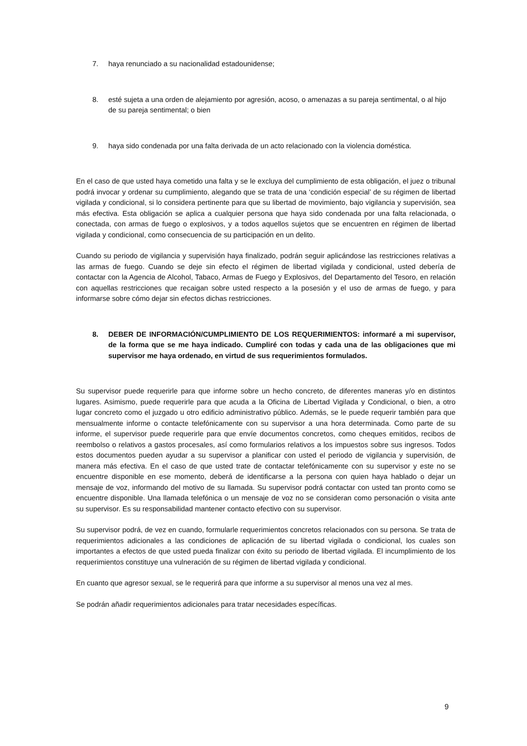7. haya renunciado a su nacionalidad estadounidense;
8. esté sujeta a una orden de alejamiento por agresión, acoso, o amenazas a su pareja sentimental, o al hijo de su pareja sentimental; o bien
9. haya sido condenada por una falta derivada de un acto relacionado con la violencia doméstica.
En el caso de que usted haya cometido una falta y se le excluya del cumplimiento de esta obligación, el juez o tribunal podrá invocar y ordenar su cumplimiento, alegando que se trata de una ‘condición especial’ de su régimen de libertad vigilada y condicional, si lo considera pertinente para que su libertad de movimiento, bajo vigilancia y supervisión, sea más efectiva. Esta obligación se aplica a cualquier persona que haya sido condenada por una falta relacionada, o conectada, con armas de fuego o explosivos, y a todos aquellos sujetos que se encuentren en régimen de libertad vigilada y condicional, como consecuencia de su participación en un delito.
Cuando su periodo de vigilancia y supervisión haya finalizado, podrán seguir aplicándose las restricciones relativas a las armas de fuego. Cuando se deje sin efecto el régimen de libertad vigilada y condicional, usted debería de contactar con la Agencia de Alcohol, Tabaco, Armas de Fuego y Explosivos, del Departamento del Tesoro, en relación con aquellas restricciones que recaigan sobre usted respecto a la posesión y el uso de armas de fuego, y para informarse sobre cómo dejar sin efectos dichas restricciones.
8. DEBER DE INFORMACIÓN/CUMPLIMIENTO DE LOS REQUERIMIENTOS: informaré a mi supervisor, de la forma que se me haya indicado. Cumpliré con todas y cada una de las obligaciones que mi supervisor me haya ordenado, en virtud de sus requerimientos formulados.
Su supervisor puede requerirle para que informe sobre un hecho concreto, de diferentes maneras y/o en distintos lugares. Asimismo, puede requerirle para que acuda a la Oficina de Libertad Vigilada y Condicional, o bien, a otro lugar concreto como el juzgado u otro edificio administrativo público. Además, se le puede requerir también para que mensualmente informe o contacte telefónicamente con su supervisor a una hora determinada. Como parte de su informe, el supervisor puede requerirle para que envíe documentos concretos, como cheques emitidos, recibos de reembolso o relativos a gastos procesales, así como formularios relativos a los impuestos sobre sus ingresos. Todos estos documentos pueden ayudar a su supervisor a planificar con usted el periodo de vigilancia y supervisión, de manera más efectiva. En el caso de que usted trate de contactar telefónicamente con su supervisor y este no se encuentre disponible en ese momento, deberá de identificarse a la persona con quien haya hablado o dejar un mensaje de voz, informando del motivo de su llamada. Su supervisor podrá contactar con usted tan pronto como se encuentre disponible. Una llamada telefónica o un mensaje de voz no se consideran como personación o visita ante su supervisor. Es su responsabilidad mantener contacto efectivo con su supervisor.
Su supervisor podrá, de vez en cuando, formularle requerimientos concretos relacionados con su persona. Se trata de requerimientos adicionales a las condiciones de aplicación de su libertad vigilada o condicional, los cuales son importantes a efectos de que usted pueda finalizar con éxito su periodo de libertad vigilada. El incumplimiento de los requerimientos constituye una vulneración de su régimen de libertad vigilada y condicional.
En cuanto que agresor sexual, se le requerirá para que informe a su supervisor al menos una vez al mes.
Se podrán añadir requerimientos adicionales para tratar necesidades específicas.
9